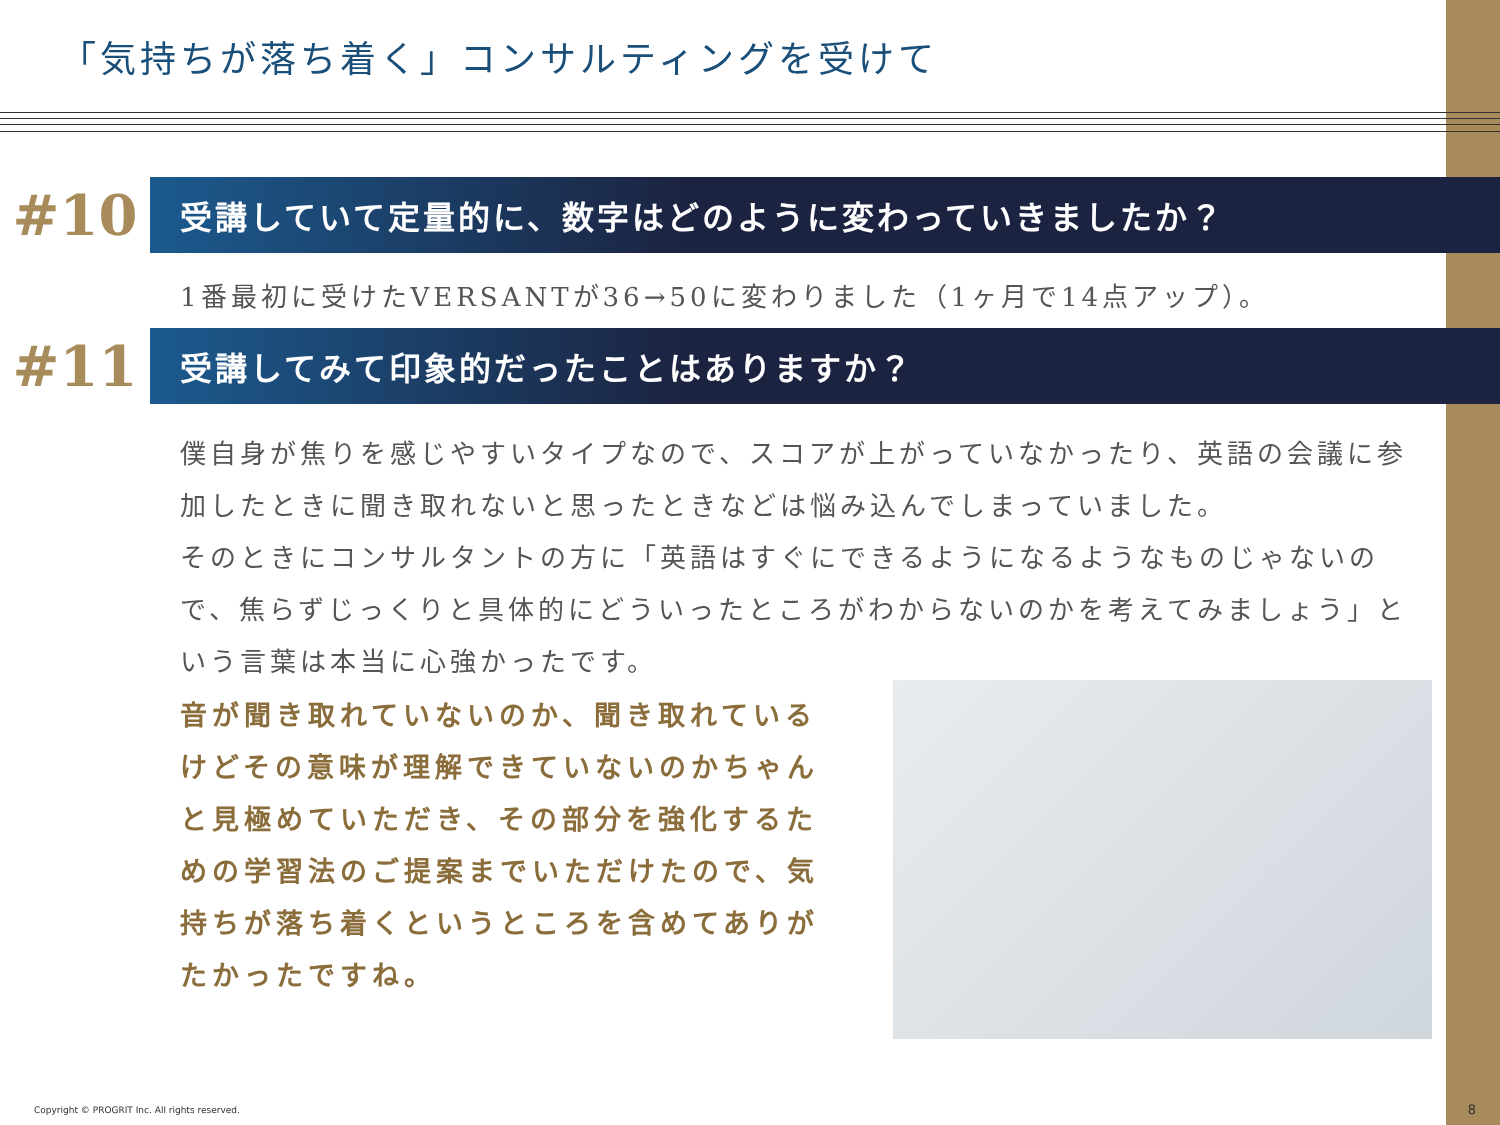「気持ちが落ち着く」コンサルティングを受けて
#10
受講していて定量的に、数字はどのように変わっていきましたか？
1番最初に受けたVERSANTが36→50に変わりました（1ヶ月で14点アップ）。
#11
受講してみて印象的だったことはありますか？
僕自身が焦りを感じやすいタイプなので、スコアが上がっていなかったり、英語の会議に参加したときに聞き取れないと思ったときなどは悩み込んでしまっていました。
そのときにコンサルタントの方に「英語はすぐにできるようになるようなものじゃないので、焦らずじっくりと具体的にどういったところがわからないのかを考えてみましょう」という言葉は本当に心強かったです。
音が聞き取れていないのか、聞き取れているけどその意味が理解できていないのかちゃんと見極めていただき、その部分を強化するための学習法のご提案までいただけたので、気持ちが落ち着くというところを含めてありがたかったですね。
Copyright © PROGRIT Inc. All rights reserved.
8